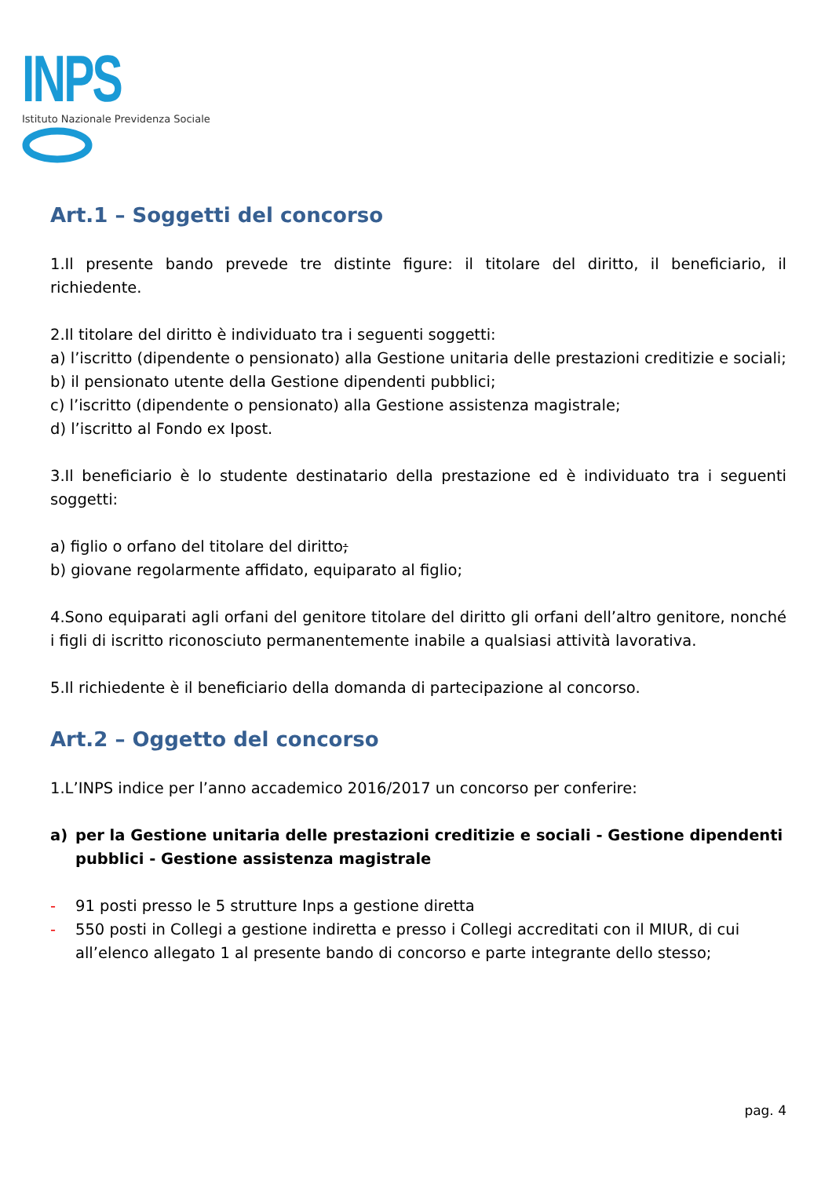INPS
Istituto Nazionale Previdenza Sociale
Art.1 – Soggetti del concorso
1.Il presente bando prevede tre distinte figure: il titolare del diritto, il beneficiario, il richiedente.
2.Il titolare del diritto è individuato tra i seguenti soggetti:
a) l’iscritto (dipendente o pensionato) alla Gestione unitaria delle prestazioni creditizie e sociali;
b) il pensionato utente della Gestione dipendenti pubblici;
c) l’iscritto (dipendente o pensionato) alla Gestione assistenza magistrale;
d) l’iscritto al Fondo ex Ipost.
3.Il beneficiario è lo studente destinatario della prestazione ed è individuato tra i seguenti soggetti:
a) figlio o orfano del titolare del diritto;
b) giovane regolarmente affidato, equiparato al figlio;
4.Sono equiparati agli orfani del genitore titolare del diritto gli orfani dell’altro genitore, nonché i figli di iscritto riconosciuto permanentemente inabile a qualsiasi attività lavorativa.
5.Il richiedente è il beneficiario della domanda di partecipazione al concorso.
Art.2 – Oggetto del concorso
1.L’INPS indice per l’anno accademico 2016/2017 un concorso per conferire:
a) per la Gestione unitaria delle prestazioni creditizie e sociali - Gestione dipendenti pubblici - Gestione assistenza magistrale
- 91 posti presso le 5 strutture Inps a gestione diretta
- 550 posti in Collegi a gestione indiretta e presso i Collegi accreditati con il MIUR, di cui all’elenco allegato 1 al presente bando di concorso e parte integrante dello stesso;
pag. 4